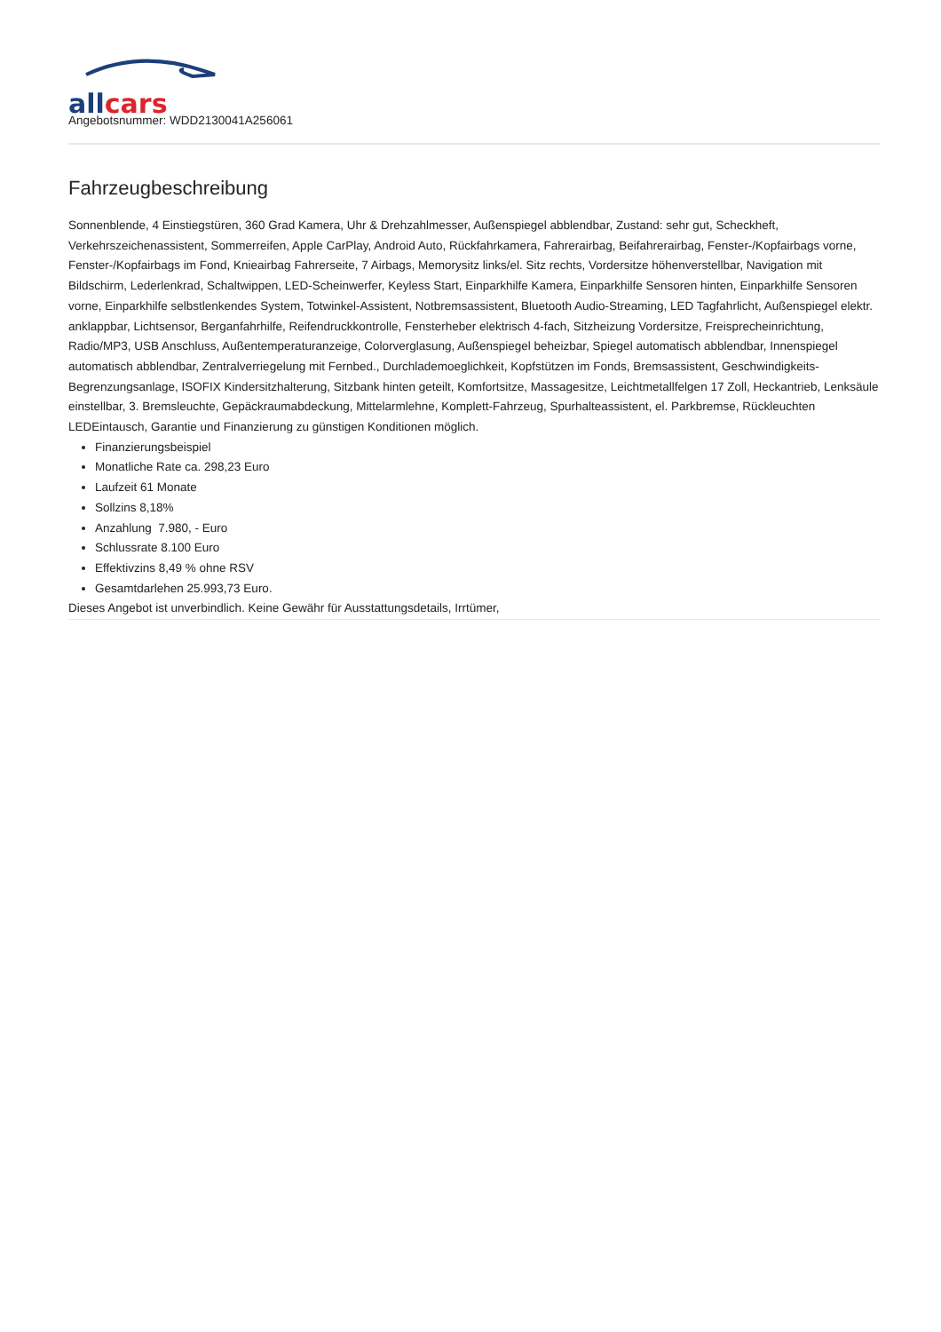all cars
Angebotsnummer: WDD2130041A256061
Fahrzeugbeschreibung
Sonnenblende, 4 Einstiegstüren, 360 Grad Kamera, Uhr & Drehzahlmesser, Außenspiegel abblendbar, Zustand: sehr gut, Scheckheft, Verkehrszeichenassistent, Sommerreifen, Apple CarPlay, Android Auto, Rückfahrkamera, Fahrerairbag, Beifahrerairbag, Fenster-/Kopfairbags vorne, Fenster-/Kopfairbags im Fond, Knieairbag Fahrerseite, 7 Airbags, Memorysitz links/el. Sitz rechts, Vordersitze höhenverstellbar, Navigation mit Bildschirm, Lederlenkrad, Schaltwippen, LED-Scheinwerfer, Keyless Start, Einparkhilfe Kamera, Einparkhilfe Sensoren hinten, Einparkhilfe Sensoren vorne, Einparkhilfe selbstlenkendes System, Totwinkel-Assistent, Notbremsassistent, Bluetooth Audio-Streaming, LED Tagfahrlicht, Außenspiegel elektr. anklappbar, Lichtsensor, Berganfahrhilfe, Reifendruckkontrolle, Fensterheber elektrisch 4-fach, Sitzheizung Vordersitze, Freisprecheinrichtung, Radio/MP3, USB Anschluss, Außentemperaturanzeige, Colorverglasung, Außenspiegel beheizbar, Spiegel automatisch abblendbar, Innenspiegel automatisch abblendbar, Zentralverriegelung mit Fernbed., Durchlademoeglichkeit, Kopfstützen im Fonds, Bremsassistent, Geschwindigkeits-Begrenzungsanlage, ISOFIX Kindersitzhalterung, Sitzbank hinten geteilt, Komfortsitze, Massagesitze, Leichtmetallfelgen 17 Zoll, Heckantrieb, Lenksäule einstellbar, 3. Bremsleuchte, Gepäckraumabdeckung, Mittelarmlehne, Komplett-Fahrzeug, Spurhalteassistent, el. Parkbremse, Rückleuchten LEDEintausch, Garantie und Finanzierung zu günstigen Konditionen möglich.
Finanzierungsbeispiel
Monatliche Rate ca. 298,23 Euro
Laufzeit 61 Monate
Sollzins 8,18%
Anzahlung 7.980, - Euro
Schlussrate 8.100 Euro
Effektivzins 8,49 % ohne RSV
Gesamtdarlehen 25.993,73 Euro.
Dieses Angebot ist unverbindlich. Keine Gewähr für Ausstattungsdetails, Irrtümer,